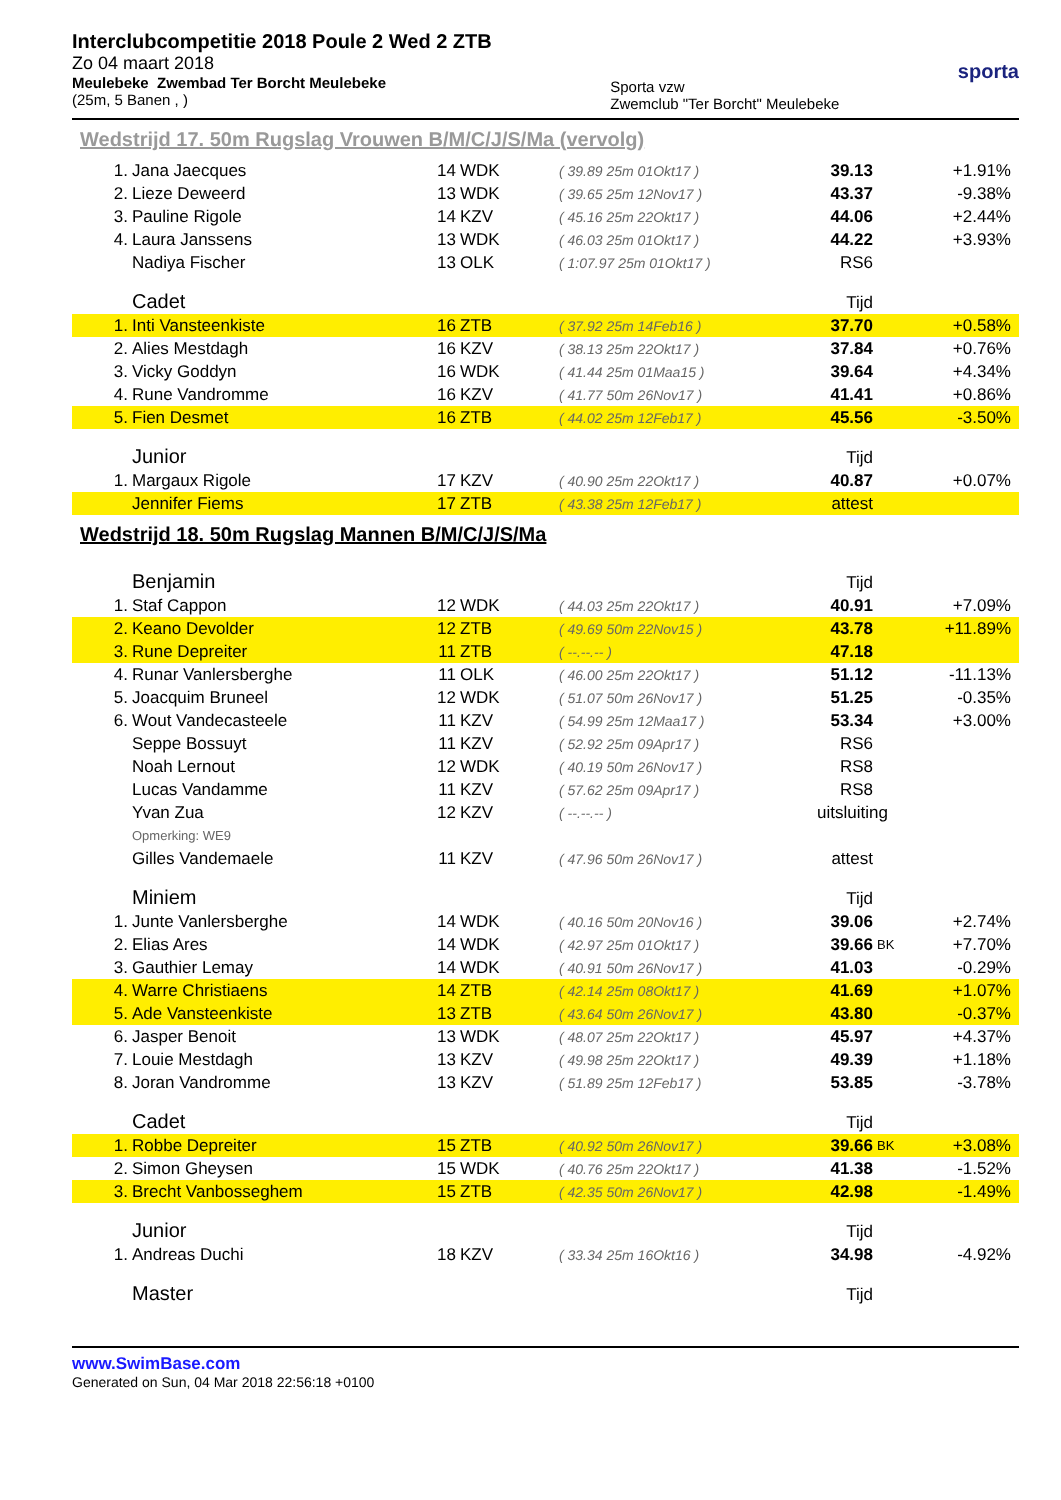Interclubcompetitie 2018 Poule 2 Wed 2 ZTB
Zo 04 maart 2018
Meulebeke Zwembad Ter Borcht Meulebeke
(25m, 5 Banen , )
Sporta vzw
Zwemclub "Ter Borcht" Meulebeke
sporta
Wedstrijd 17. 50m Rugslag Vrouwen B/M/C/J/S/Ma (vervolg)
| 1. | Jana Jaecques | 14 | WDK | ( 39.89 25m 01Okt17 ) | 39.13 | | +1.91% |
| 2. | Lieze Deweerd | 13 | WDK | ( 39.65 25m 12Nov17 ) | 43.37 | | -9.38% |
| 3. | Pauline Rigole | 14 | KZV | ( 45.16 25m 22Okt17 ) | 44.06 | | +2.44% |
| 4. | Laura Janssens | 13 | WDK | ( 46.03 25m 01Okt17 ) | 44.22 | | +3.93% |
| | Nadiya Fischer | 13 | OLK | ( 1:07.97 25m 01Okt17 ) | RS6 | | |
| | Cadet | | | | Tijd | | |
| 1. | Inti Vansteenkiste | 16 | ZTB | ( 37.92 25m 14Feb16 ) | 37.70 | | +0.58% |
| 2. | Alies Mestdagh | 16 | KZV | ( 38.13 25m 22Okt17 ) | 37.84 | | +0.76% |
| 3. | Vicky Goddyn | 16 | WDK | ( 41.44 25m 01Maa15 ) | 39.64 | | +4.34% |
| 4. | Rune Vandromme | 16 | KZV | ( 41.77 50m 26Nov17 ) | 41.41 | | +0.86% |
| 5. | Fien Desmet | 16 | ZTB | ( 44.02 25m 12Feb17 ) | 45.56 | | -3.50% |
| | Junior | | | | Tijd | | |
| 1. | Margaux Rigole | 17 | KZV | ( 40.90 25m 22Okt17 ) | 40.87 | | +0.07% |
| | Jennifer Fiems | 17 | ZTB | ( 43.38 25m 12Feb17 ) | attest | | |
Wedstrijd 18. 50m Rugslag Mannen B/M/C/J/S/Ma
| | Benjamin | | | | Tijd | | |
| 1. | Staf Cappon | 12 | WDK | ( 44.03 25m 22Okt17 ) | 40.91 | | +7.09% |
| 2. | Keano Devolder | 12 | ZTB | ( 49.69 50m 22Nov15 ) | 43.78 | | +11.89% |
| 3. | Rune Depreiter | 11 | ZTB | ( --.--.-- ) | 47.18 | | |
| 4. | Runar Vanlersberghe | 11 | OLK | ( 46.00 25m 22Okt17 ) | 51.12 | | -11.13% |
| 5. | Joacquim Bruneel | 12 | WDK | ( 51.07 50m 26Nov17 ) | 51.25 | | -0.35% |
| 6. | Wout Vandecasteele | 11 | KZV | ( 54.99 25m 12Maa17 ) | 53.34 | | +3.00% |
| | Seppe Bossuyt | 11 | KZV | ( 52.92 25m 09Apr17 ) | RS6 | | |
| | Noah Lernout | 12 | WDK | ( 40.19 50m 26Nov17 ) | RS8 | | |
| | Lucas Vandamme | 11 | KZV | ( 57.62 25m 09Apr17 ) | RS8 | | |
| | Yvan Zua | 12 | KZV | ( --.--.-- ) | uitsluiting | | |
| | Opmerking: WE9 | | | | | | |
| | Gilles Vandemaele | 11 | KZV | ( 47.96 50m 26Nov17 ) | attest | | |
| | Miniem | | | | Tijd | | |
| 1. | Junte Vanlersberghe | 14 | WDK | ( 40.16 50m 20Nov16 ) | 39.06 | | +2.74% |
| 2. | Elias Ares | 14 | WDK | ( 42.97 25m 01Okt17 ) | 39.66 | BK | +7.70% |
| 3. | Gauthier Lemay | 14 | WDK | ( 40.91 50m 26Nov17 ) | 41.03 | | -0.29% |
| 4. | Warre Christiaens | 14 | ZTB | ( 42.14 25m 08Okt17 ) | 41.69 | | +1.07% |
| 5. | Ade Vansteenkiste | 13 | ZTB | ( 43.64 50m 26Nov17 ) | 43.80 | | -0.37% |
| 6. | Jasper Benoit | 13 | WDK | ( 48.07 25m 22Okt17 ) | 45.97 | | +4.37% |
| 7. | Louie Mestdagh | 13 | KZV | ( 49.98 25m 22Okt17 ) | 49.39 | | +1.18% |
| 8. | Joran Vandromme | 13 | KZV | ( 51.89 25m 12Feb17 ) | 53.85 | | -3.78% |
| | Cadet | | | | Tijd | | |
| 1. | Robbe Depreiter | 15 | ZTB | ( 40.92 50m 26Nov17 ) | 39.66 | BK | +3.08% |
| 2. | Simon Gheysen | 15 | WDK | ( 40.76 25m 22Okt17 ) | 41.38 | | -1.52% |
| 3. | Brecht Vanbosseghem | 15 | ZTB | ( 42.35 50m 26Nov17 ) | 42.98 | | -1.49% |
| | Junior | | | | Tijd | | |
| 1. | Andreas Duchi | 18 | KZV | ( 33.34 25m 16Okt16 ) | 34.98 | | -4.92% |
| | Master | | | | Tijd | | |
www.SwimBase.com
Generated on Sun, 04 Mar 2018 22:56:18 +0100